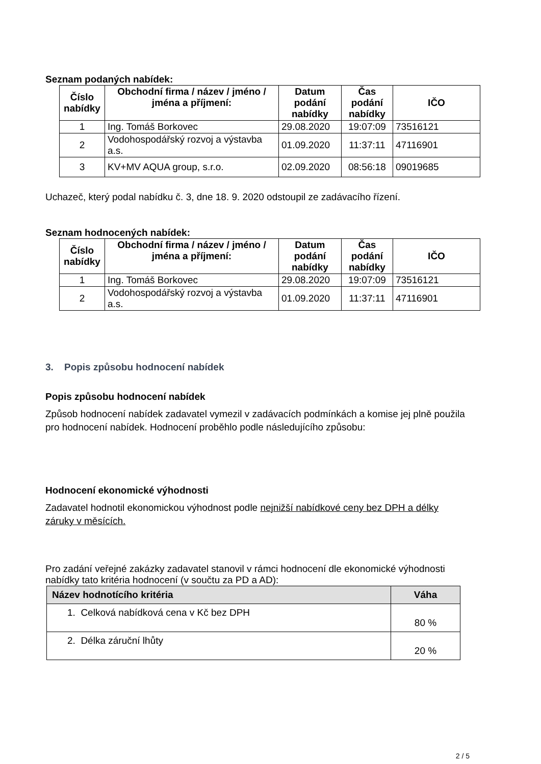Seznam podaných nabídek:
| Číslo nabídky | Obchodní firma / název / jméno / jména a příjmení: | Datum podání nabídky | Čas podání nabídky | IČO |
| --- | --- | --- | --- | --- |
| 1 | Ing. Tomáš Borkovec | 29.08.2020 | 19:07:09 | 73516121 |
| 2 | Vodohospodářský rozvoj a výstavba a.s. | 01.09.2020 | 11:37:11 | 47116901 |
| 3 | KV+MV AQUA group, s.r.o. | 02.09.2020 | 08:56:18 | 09019685 |
Uchazeč, který podal nabídku č. 3, dne 18. 9. 2020 odstoupil ze zadávacího řízení.
Seznam hodnocených nabídek:
| Číslo nabídky | Obchodní firma / název / jméno / jména a příjmení: | Datum podání nabídky | Čas podání nabídky | IČO |
| --- | --- | --- | --- | --- |
| 1 | Ing. Tomáš Borkovec | 29.08.2020 | 19:07:09 | 73516121 |
| 2 | Vodohospodářský rozvoj a výstavba a.s. | 01.09.2020 | 11:37:11 | 47116901 |
3. Popis způsobu hodnocení nabídek
Popis způsobu hodnocení nabídek
Způsob hodnocení nabídek zadavatel vymezil v zadávacích podmínkách a komise jej plně použila pro hodnocení nabídek. Hodnocení proběhlo podle následujícího způsobu:
Hodnocení ekonomické výhodnosti
Zadavatel hodnotil ekonomickou výhodnost podle nejnižší nabídkové ceny bez DPH a délky záruky v měsících.
Pro zadání veřejné zakázky zadavatel stanovil v rámci hodnocení dle ekonomické výhodnosti nabídky tato kritéria hodnocení (v součtu za PD a AD):
| Název hodnotícího kritéria | Váha |
| --- | --- |
| 1. Celková nabídková cena v Kč bez DPH | 80 % |
| 2. Délka záruční lhůty | 20 % |
2 / 5